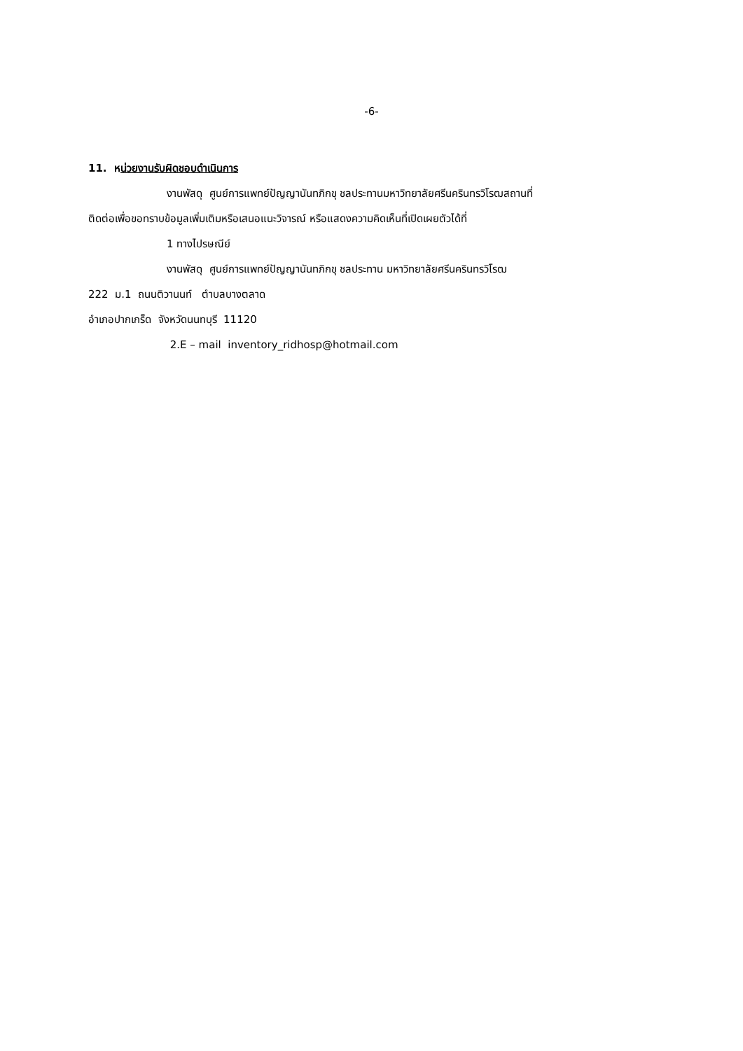-6-
11. หน่วยงานรับผิดชอบดำเนินการ
งานพัสดุ ศูนย์การแพทย์ปัญญานันทภิกขุ ชลประทานมหาวิทยาลัยศรีนครินทรวิโรฒสถานที่
ติดต่อเพื่อขอทราบข้อมูลเพิ่มเติมหรือเสนอแนะวิจารณ์ หรือแสดงความคิดเห็นที่เปิดเผยตัวได้ที่
1 ทางไปรษณีย์
งานพัสดุ ศูนย์การแพทย์ปัญญานันทภิกขุ ชลประทาน มหาวิทยาลัยศรีนครินทรวิโรฒ
222 ม.1 ถนนติวานนท์ ตำบลบางตลาด
อำเภอปากเกร็ด จังหวัดนนทบุรี 11120
2.E – mail inventory_ridhosp@hotmail.com